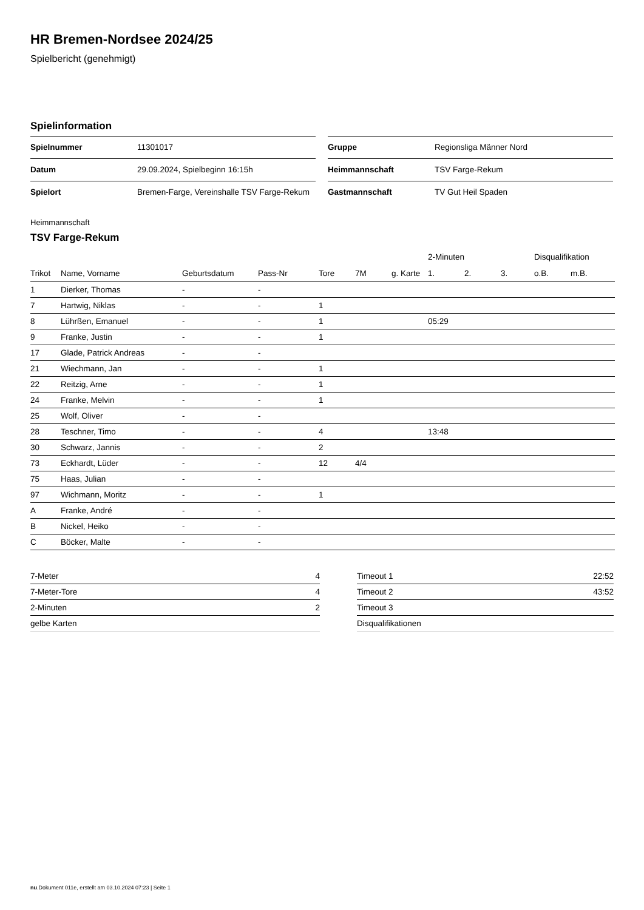HR Bremen-Nordsee 2024/25
Spielbericht (genehmigt)
Spielinformation
| Spielnummer | 11301017 |
| Datum | 29.09.2024, Spielbeginn 16:15h |
| Spielort | Bremen-Farge, Vereinshalle TSV Farge-Rekum |
| Gruppe | Regionsliga Männer Nord |
| Heimmannschaft | TSV Farge-Rekum |
| Gastmannschaft | TV Gut Heil Spaden |
Heimmannschaft
TSV Farge-Rekum
| | | | | | | | 2-Minuten | | | Disqualifikation | |
| --- | --- | --- | --- | --- | --- | --- | --- | --- | --- | --- | --- |
| Trikot | Name, Vorname | Geburtsdatum | Pass-Nr | Tore | 7M | g. Karte | 1. | 2. | 3. | o.B. | m.B. |
| 1 | Dierker, Thomas | - | - | | | | | | | | |
| 7 | Hartwig, Niklas | - | - | 1 | | | | | | | |
| 8 | Lührßen, Emanuel | - | - | 1 | | | 05:29 | | | | |
| 9 | Franke, Justin | - | - | 1 | | | | | | | |
| 17 | Glade, Patrick Andreas | - | - | | | | | | | | |
| 21 | Wiechmann, Jan | - | - | 1 | | | | | | | |
| 22 | Reitzig, Arne | - | - | 1 | | | | | | | |
| 24 | Franke, Melvin | - | - | 1 | | | | | | | |
| 25 | Wolf, Oliver | - | - | | | | | | | | |
| 28 | Teschner, Timo | - | - | 4 | | | 13:48 | | | | |
| 30 | Schwarz, Jannis | - | - | 2 | | | | | | | |
| 73 | Eckhardt, Lüder | - | - | 12 | 4/4 | | | | | | |
| 75 | Haas, Julian | - | - | | | | | | | | |
| 97 | Wichmann, Moritz | - | - | 1 | | | | | | | |
| A | Franke, André | - | - | | | | | | | | |
| B | Nickel, Heiko | - | - | | | | | | | | |
| C | Böcker, Malte | - | - | | | | | | | | |
| 7-Meter | 4 |
| 7-Meter-Tore | 4 |
| 2-Minuten | 2 |
| gelbe Karten | |
| Timeout 1 | 22:52 |
| Timeout 2 | 43:52 |
| Timeout 3 | |
| Disqualifikationen | |
nu.Dokument 011e, erstellt am 03.10.2024 07:23 | Seite 1